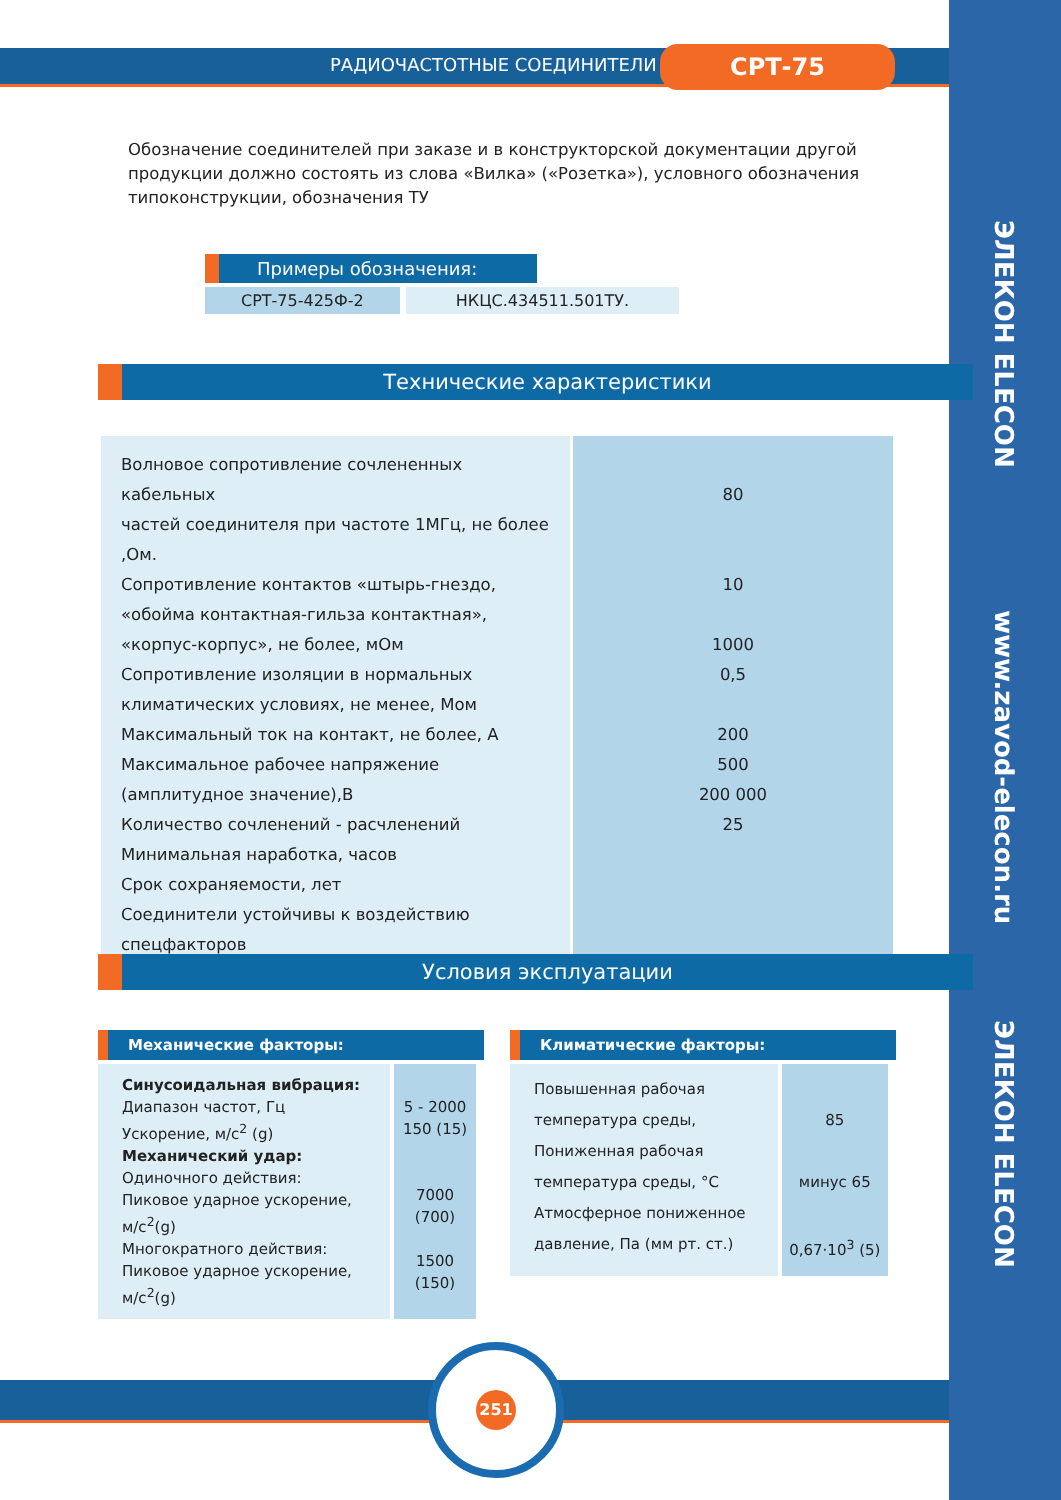ЭЛЕКОН ELECON
www.zavod-elecon.ru
ЭЛЕКОН ELECON
РАДИОЧАСТОТНЫЕ СОЕДИНИТЕЛИ СРТ-75
Обозначение соединителей при заказе и в конструкторской документации другой продукции должно состоять из слова «Вилка» («Розетка»), условного обозначения типоконструкции, обозначения ТУ
Примеры обозначения:
| СРТ-75-425Ф-2 | НКЦС.434511.501ТУ. |
Технические характеристики
| Волновое сопротивление сочлененных кабельных частей соединителя при частоте 1МГц, не более ,Ом. Сопротивление контактов «штырь-гнездо, «обойма контактная-гильза контактная», «корпус-корпус», не более, мОм Сопротивление изоляции в нормальных климатических условиях, не менее, Мом Максимальный ток на контакт, не более, А Максимальное рабочее напряжение (амплитудное значение),В Количество сочленений - расчленений Минимальная наработка, часов Срок сохраняемости, лет Соединители устойчивы к воздействию спецфакторов | 80 10 1000 0,5 200 500 200 000 25 |
Условия эксплуатации
Механические факторы:
| Синусоидальная вибрация: Диапазон частот, Гц Ускорение, м/с<sup>2</sup> (g) Механический удар: Одиночного действия: Пиковое ударное ускорение, м/с<sup>2</sup>(g) Многократного действия: Пиковое ударное ускорение, м/с<sup>2</sup>(g) | 5 - 2000 150 (15) 7000 (700) 1500 (150) |
Климатические факторы:
| Повышенная рабочая температура среды, Пониженная рабочая температура среды, °С Атмосферное пониженное давление, Па (мм рт. ст.) | 85 минус 65 0,67·10<sup>3</sup> (5) |
251